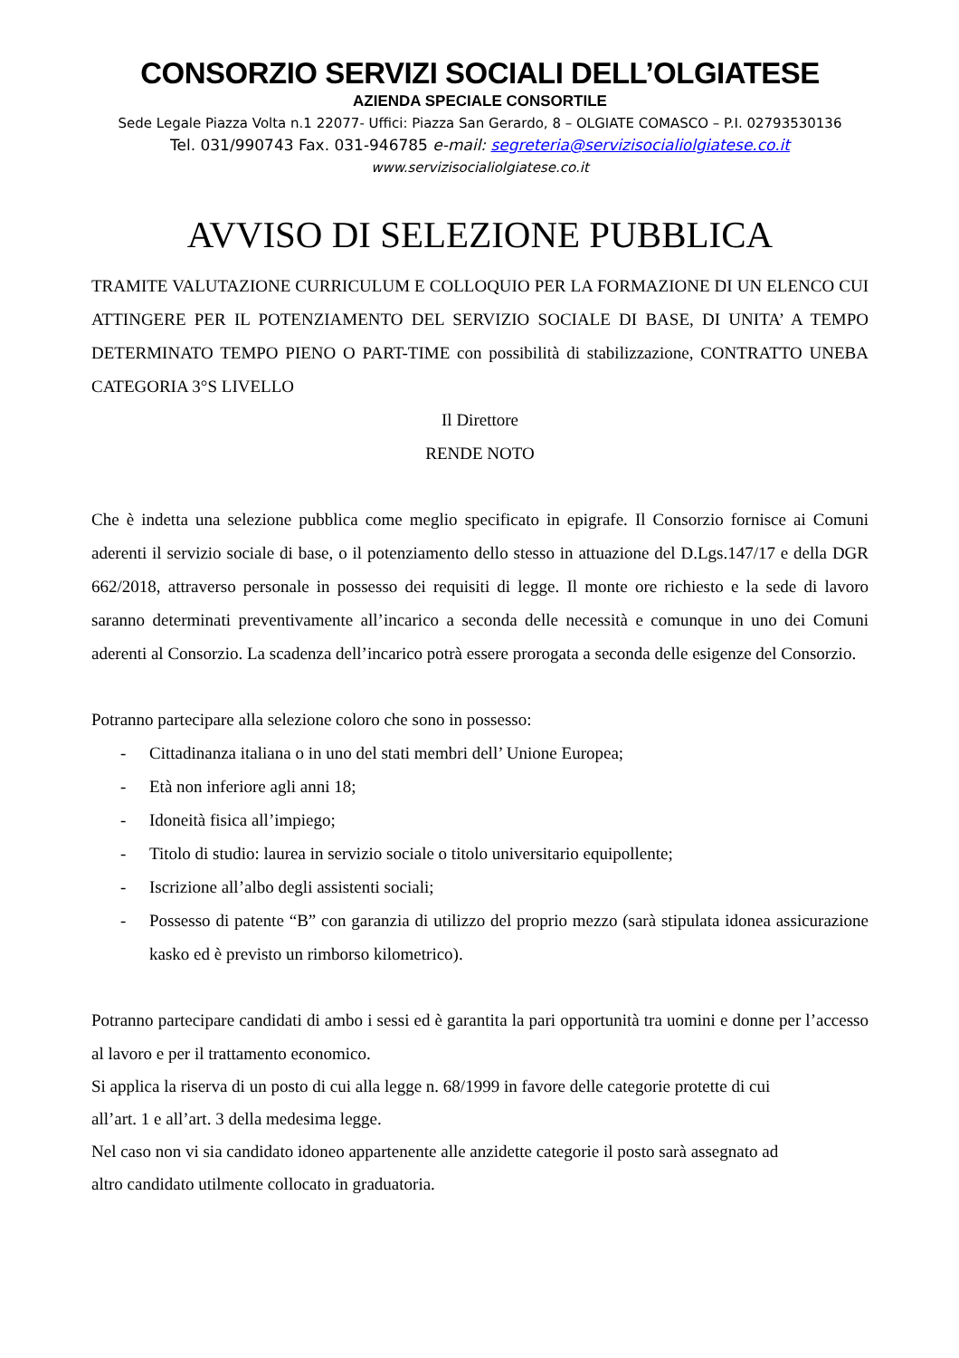CONSORZIO SERVIZI SOCIALI DELL’OLGIATESE
AZIENDA SPECIALE CONSORTILE
Sede Legale Piazza Volta n.1 22077- Uffici: Piazza San Gerardo, 8 – OLGIATE COMASCO – P.I. 02793530136
Tel. 031/990743 Fax. 031-946785 e-mail: segreteria@servizisocialiolgiatese.co.it
www.servizisocialiolgiatese.co.it
AVVISO DI SELEZIONE PUBBLICA
TRAMITE VALUTAZIONE CURRICULUM E COLLOQUIO PER LA FORMAZIONE DI UN ELENCO CUI ATTINGERE PER IL POTENZIAMENTO DEL SERVIZIO SOCIALE DI BASE, DI UNITA’ A TEMPO DETERMINATO TEMPO PIENO O PART-TIME con possibilità di stabilizzazione, CONTRATTO UNEBA CATEGORIA 3°S LIVELLO
Il Direttore
RENDE NOTO
Che è indetta una selezione pubblica come meglio specificato in epigrafe. Il Consorzio fornisce ai Comuni aderenti il servizio sociale di base, o il potenziamento dello stesso in attuazione del D.Lgs.147/17 e della DGR 662/2018, attraverso personale in possesso dei requisiti di legge. Il monte ore richiesto e la sede di lavoro saranno determinati preventivamente all’incarico a seconda delle necessità e comunque in uno dei Comuni aderenti al Consorzio. La scadenza dell’incarico potrà essere prorogata a seconda delle esigenze del Consorzio.
Potranno partecipare alla selezione coloro che sono in possesso:
- Cittadinanza italiana o in uno del stati membri dell’ Unione Europea;
- Età non inferiore agli anni 18;
- Idoneità fisica all’impiego;
- Titolo di studio: laurea in servizio sociale o titolo universitario equipollente;
- Iscrizione all’albo degli assistenti sociali;
- Possesso di patente “B” con garanzia di utilizzo del proprio mezzo (sarà stipulata idonea assicurazione kasko ed è previsto un rimborso kilometrico).
Potranno partecipare candidati di ambo i sessi ed è garantita la pari opportunità tra uomini e donne per l’accesso al lavoro e per il trattamento economico.
Si applica la riserva di un posto di cui alla legge n. 68/1999 in favore delle categorie protette di cui
all’art. 1 e all’art. 3 della medesima legge.
Nel caso non vi sia candidato idoneo appartenente alle anzidette categorie il posto sarà assegnato ad
altro candidato utilmente collocato in graduatoria.